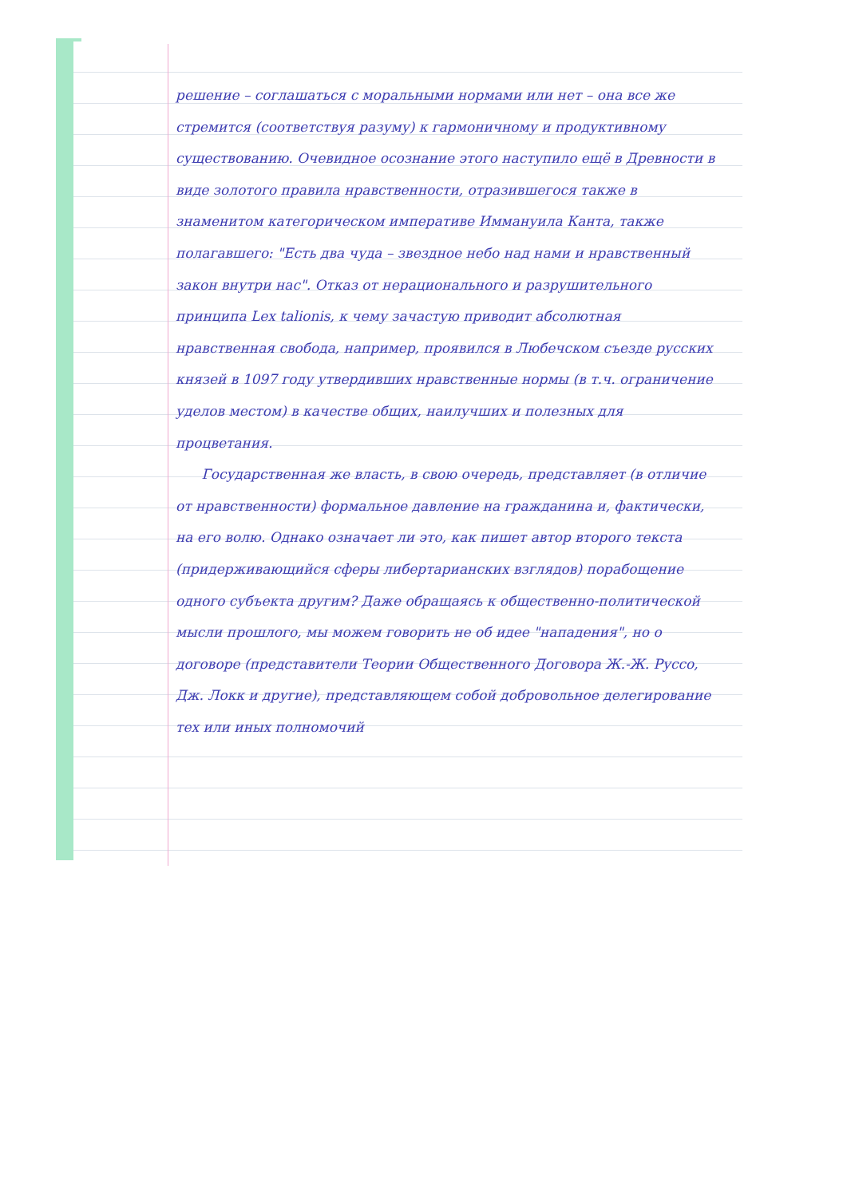решение – соглашаться с моральными нормами или нет – она все же стремится (соответствуя разуму) к гармоничному и продуктивному существованию. Очевидное осознание этого наступило ещё в Древности в виде золотого правила нравственности, отразившегося также в знаменитом категорическом императиве Иммануила Канта, также полагавшего: "Есть два чуда – звездное небо над нами и нравственный закон внутри нас". Отказ от нерационального и разрушительного принципа Lex talionis, к чему зачастую приводит абсолютная нравственная свобода, например, проявился в Любечском съезде русских князей в 1097 году утвердивших нравственные нормы (в т.ч. ограничение уделов местом) в качестве общих, наилучших и полезных для процветания.
Государственная же власть, в свою очередь, представляет (в отличие от нравственности) формальное давление на гражданина и, фактически, на его волю. Однако означает ли это, как пишет автор второго текста (придерживающийся сферы либертарианских взглядов) порабощение одного субъекта другим? Даже обращаясь к общественно-политической мысли прошлого, мы можем говорить не об идее "нападения", но о договоре (представители Теории Общественного Договора Ж.-Ж. Руссо, Дж. Локк и другие), представляющем собой добровольное делегирование тех или иных полномочий